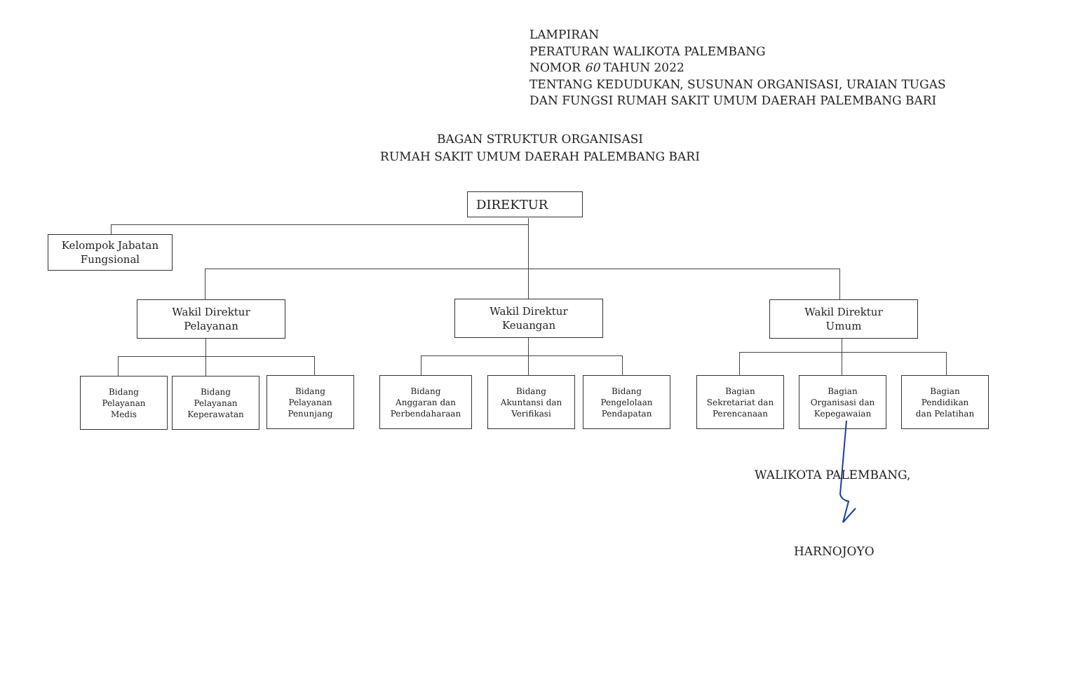LAMPIRAN
PERATURAN WALIKOTA PALEMBANG
NOMOR 60 TAHUN 2022
TENTANG KEDUDUKAN, SUSUNAN ORGANISASI, URAIAN TUGAS
DAN FUNGSI RUMAH SAKIT UMUM DAERAH PALEMBANG BARI
BAGAN STRUKTUR ORGANISASI
RUMAH SAKIT UMUM DAERAH PALEMBANG BARI
DIREKTUR
Kelompok Jabatan
Fungsional
Wakil Direktur
Pelayanan
Wakil Direktur
Keuangan
Wakil Direktur
Umum
Bidang
Pelayanan
Medis
Bidang
Pelayanan
Keperawatan
Bidang
Pelayanan
Penunjang
Bidang
Anggaran dan
Perbendaharaan
Bidang
Akuntansi dan
Verifikasi
Bidang
Pengelolaan
Pendapatan
Bagian
Sekretariat dan
Perencanaan
Bagian
Organisasi dan
Kepegawaian
Bagian
Pendidikan
dan Pelatihan
WALIKOTA PALEMBANG,
HARNOJOYO